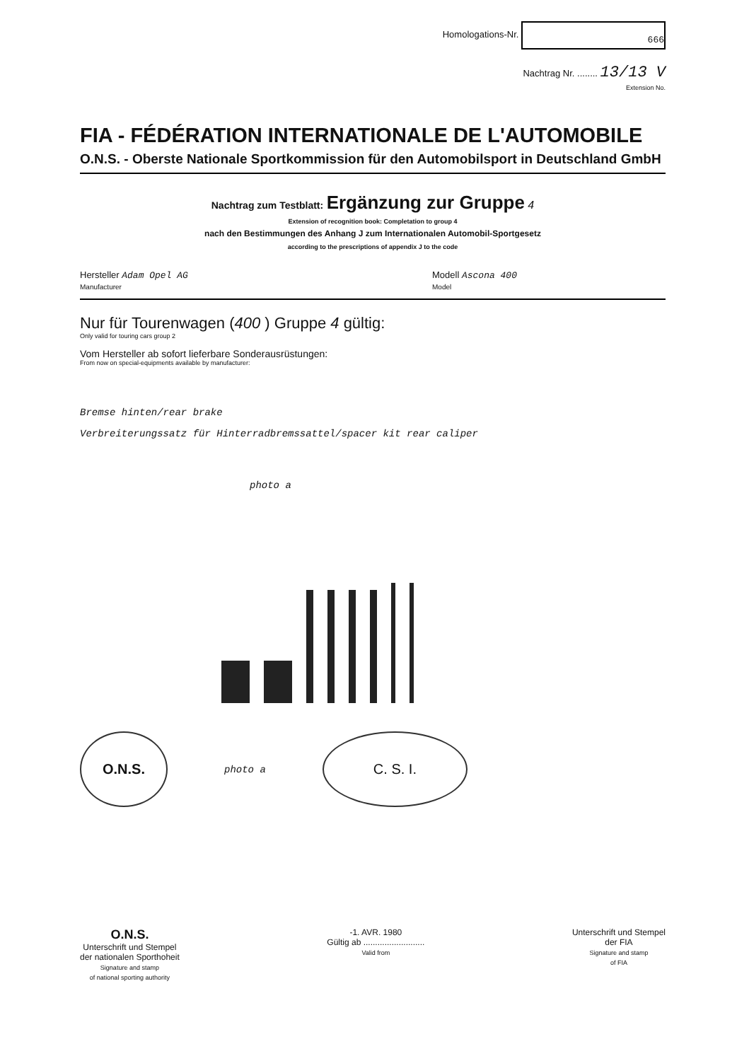Homologations-Nr. 666
Nachtrag Nr. ........ 13/13 V
Extension No.
FIA - FÉDÉRATION INTERNATIONALE DE L'AUTOMOBILE
O.N.S. - Oberste Nationale Sportkommission für den Automobilsport in Deutschland GmbH
Nachtrag zum Testblatt: Ergänzung zur Gruppe 4
Extension of recognition book: Completation to group 4
nach den Bestimmungen des Anhang J zum Internationalen Automobil-Sportgesetz
according to the prescriptions of appendix J to the code
Hersteller Adam Opel AG
Manufacturer
Modell Ascona 400
Model
Nur für Tourenwagen (400 ) Gruppe 4 gültig:
Only valid for touring cars group 2
Vom Hersteller ab sofort lieferbare Sonderausrüstungen:
From now on special-equipments available by manufacturer:
Bremse hinten/rear brake
Verbreiterungssatz für Hinterradbremssattel/spacer kit rear caliper
photo a
O.N.S. photo a C. S. I.
O.N.S.
Unterschrift und Stempel
der nationalen Sporthoheit
Signature and stamp
of national sporting authority
-1. AVR. 1980
Gültig ab ..........................
Valid from
Unterschrift und Stempel
der FIA
Signature and stamp
of FIA